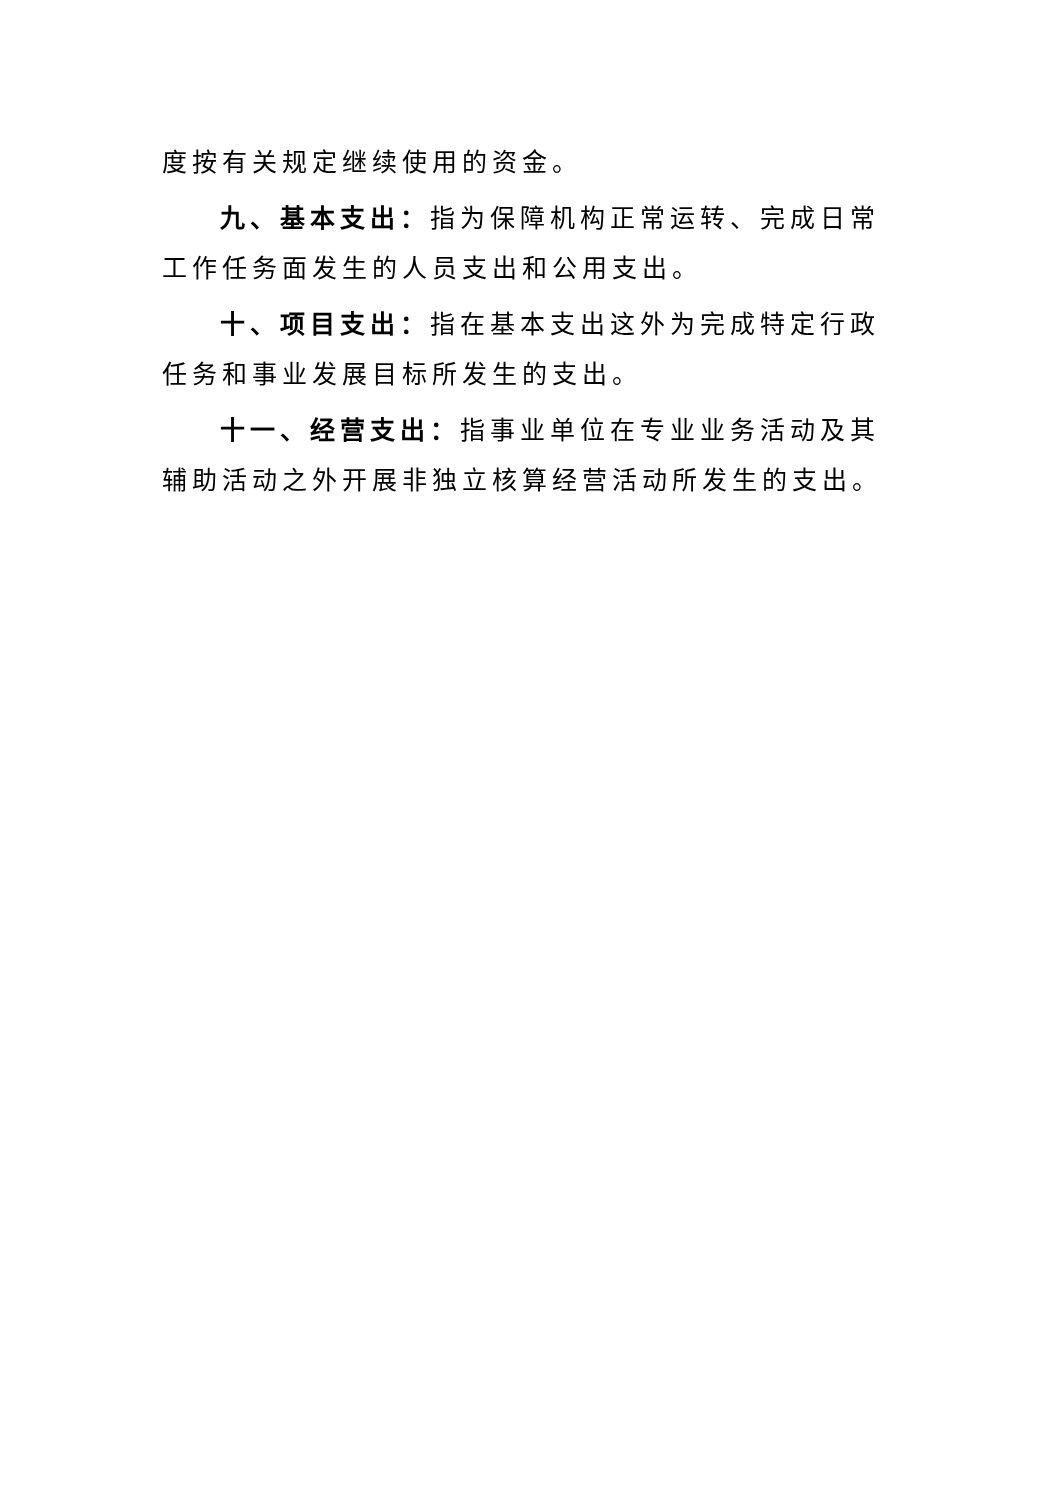度按有关规定继续使用的资金。
九、基本支出：指为保障机构正常运转、完成日常工作任务面发生的人员支出和公用支出。
十、项目支出：指在基本支出这外为完成特定行政任务和事业发展目标所发生的支出。
十一、经营支出：指事业单位在专业业务活动及其辅助活动之外开展非独立核算经营活动所发生的支出。